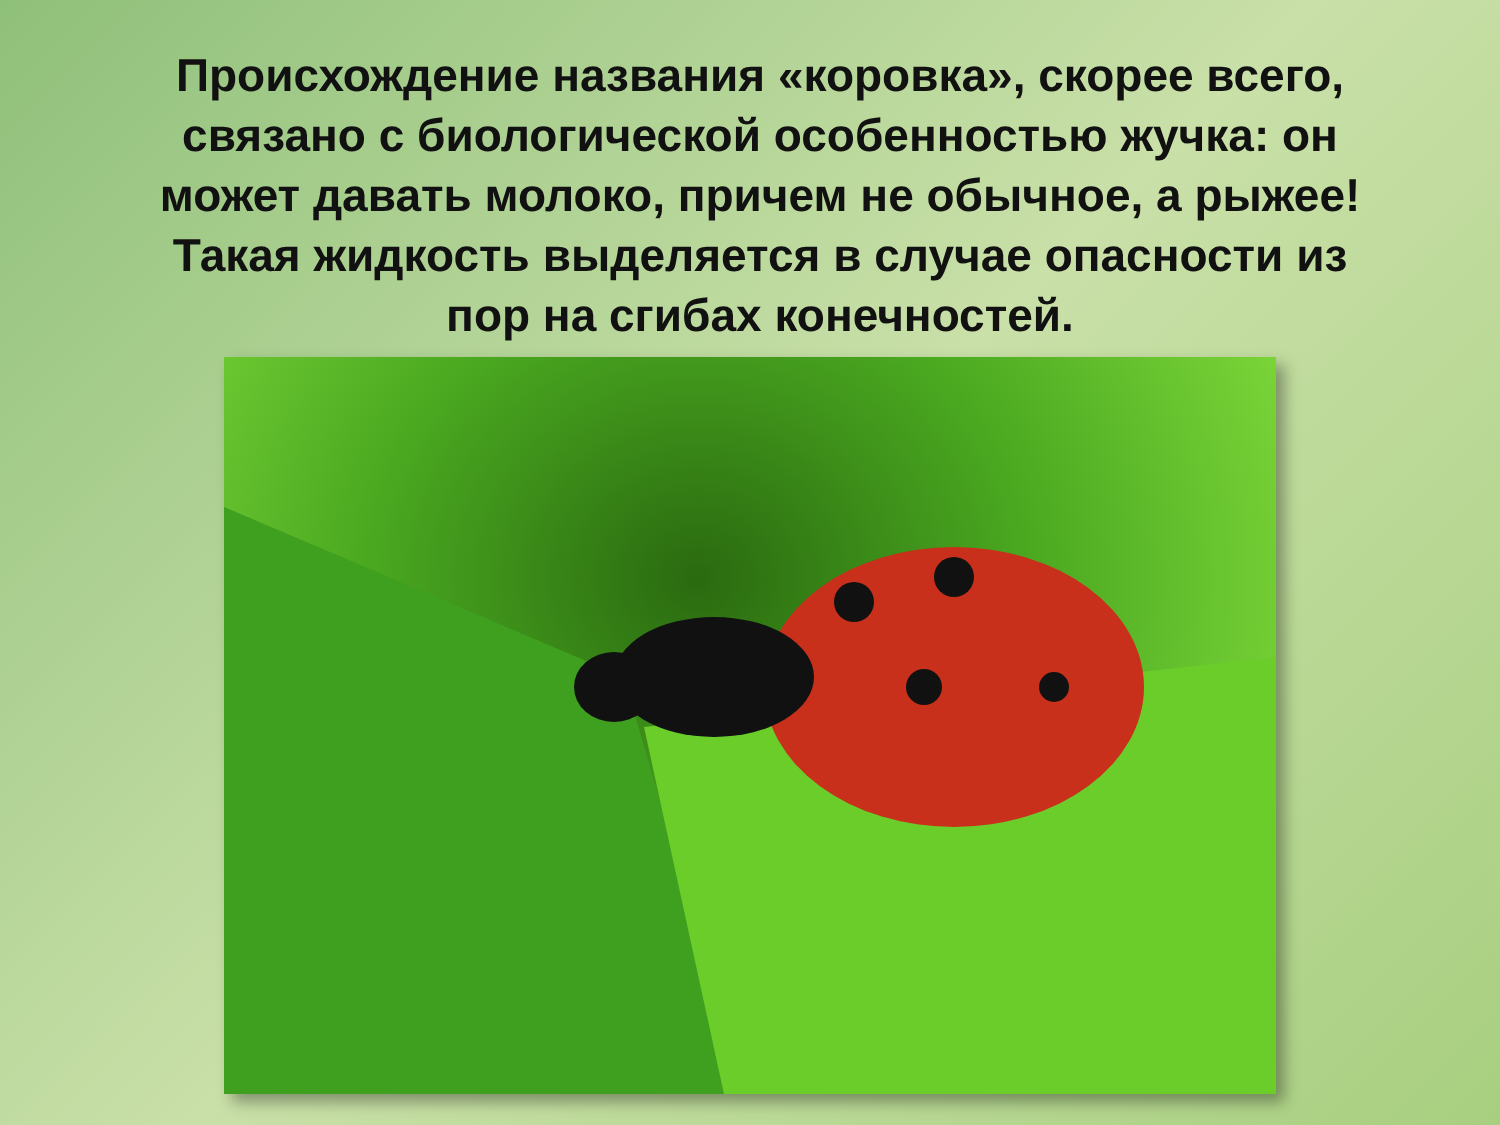Происхождение названия «коровка», скорее всего, связано с биологической особенностью жучка: он может давать молоко, причем не обычное, а рыжее! Такая жидкость выделяется в случае опасности из пор на сгибах конечностей.